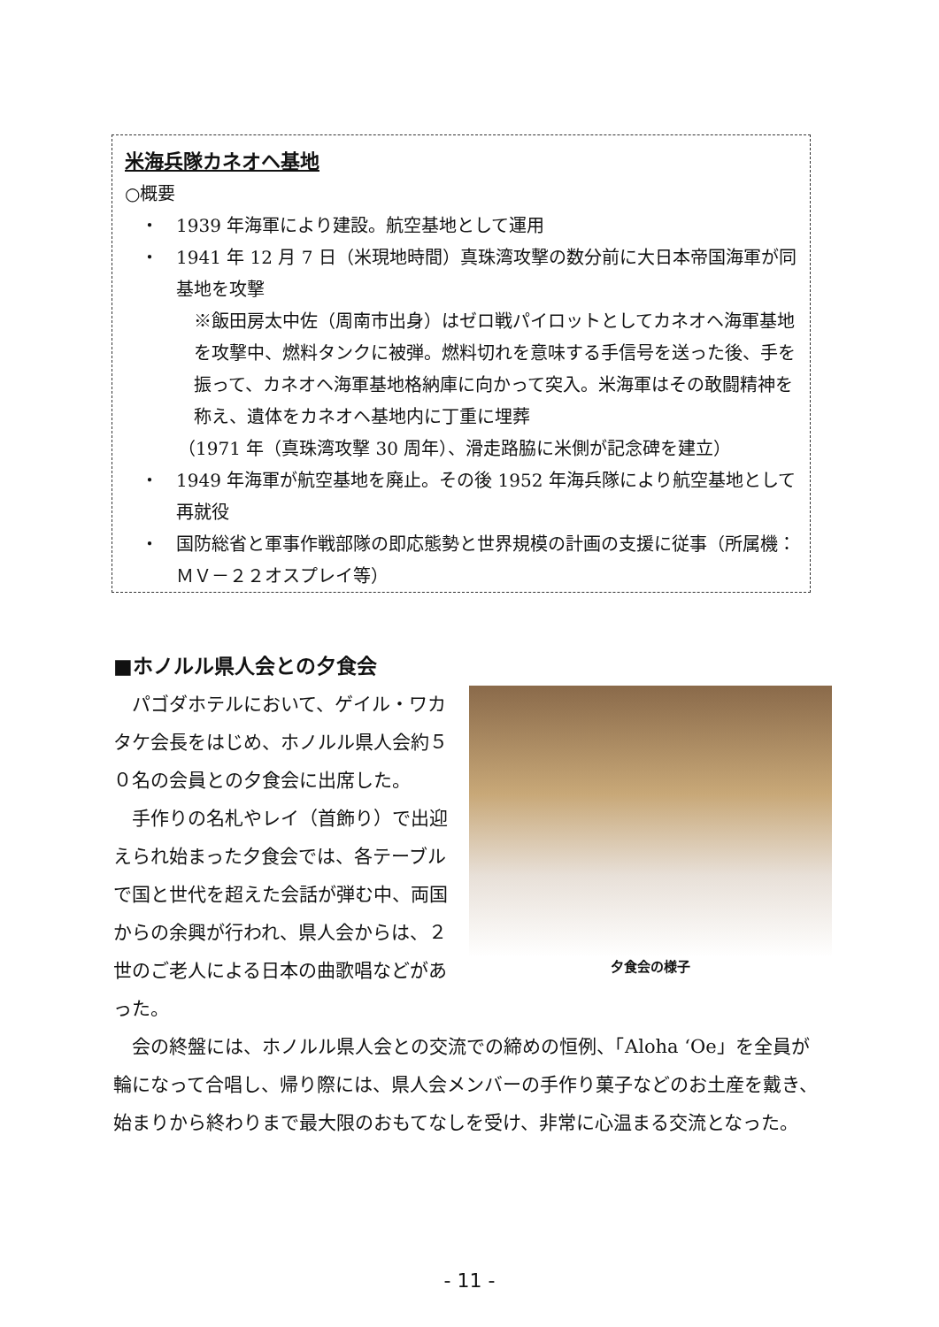米海兵隊カネオヘ基地
○概要
・　1939 年海軍により建設。航空基地として運用
・　1941 年 12 月 7 日（米現地時間）真珠湾攻撃の数分前に大日本帝国海軍が同基地を攻撃
※飯田房太中佐（周南市出身）はゼロ戦パイロットとしてカネオヘ海軍基地を攻撃中、燃料タンクに被弾。燃料切れを意味する手信号を送った後、手を振って、カネオヘ海軍基地格納庫に向かって突入。米海軍はその敢闘精神を称え、遺体をカネオヘ基地内に丁重に埋葬
（1971 年（真珠湾攻撃 30 周年）、滑走路脇に米側が記念碑を建立）
・　1949 年海軍が航空基地を廃止。その後 1952 年海兵隊により航空基地として再就役
・　国防総省と軍事作戦部隊の即応態勢と世界規模の計画の支援に従事（所属機：ＭＶ－２２オスプレイ等）
■ホノルル県人会との夕食会
夕食会の様子
パゴダホテルにおいて、ゲイル・ワカタケ会長をはじめ、ホノルル県人会約５０名の会員との夕食会に出席した。
手作りの名札やレイ（首飾り）で出迎えられ始まった夕食会では、各テーブルで国と世代を超えた会話が弾む中、両国からの余興が行われ、県人会からは、２世のご老人による日本の曲歌唱などがあった。
会の終盤には、ホノルル県人会との交流での締めの恒例、「Aloha ‘Oe」を全員が輪になって合唱し、帰り際には、県人会メンバーの手作り菓子などのお土産を戴き、始まりから終わりまで最大限のおもてなしを受け、非常に心温まる交流となった。
- 11 -